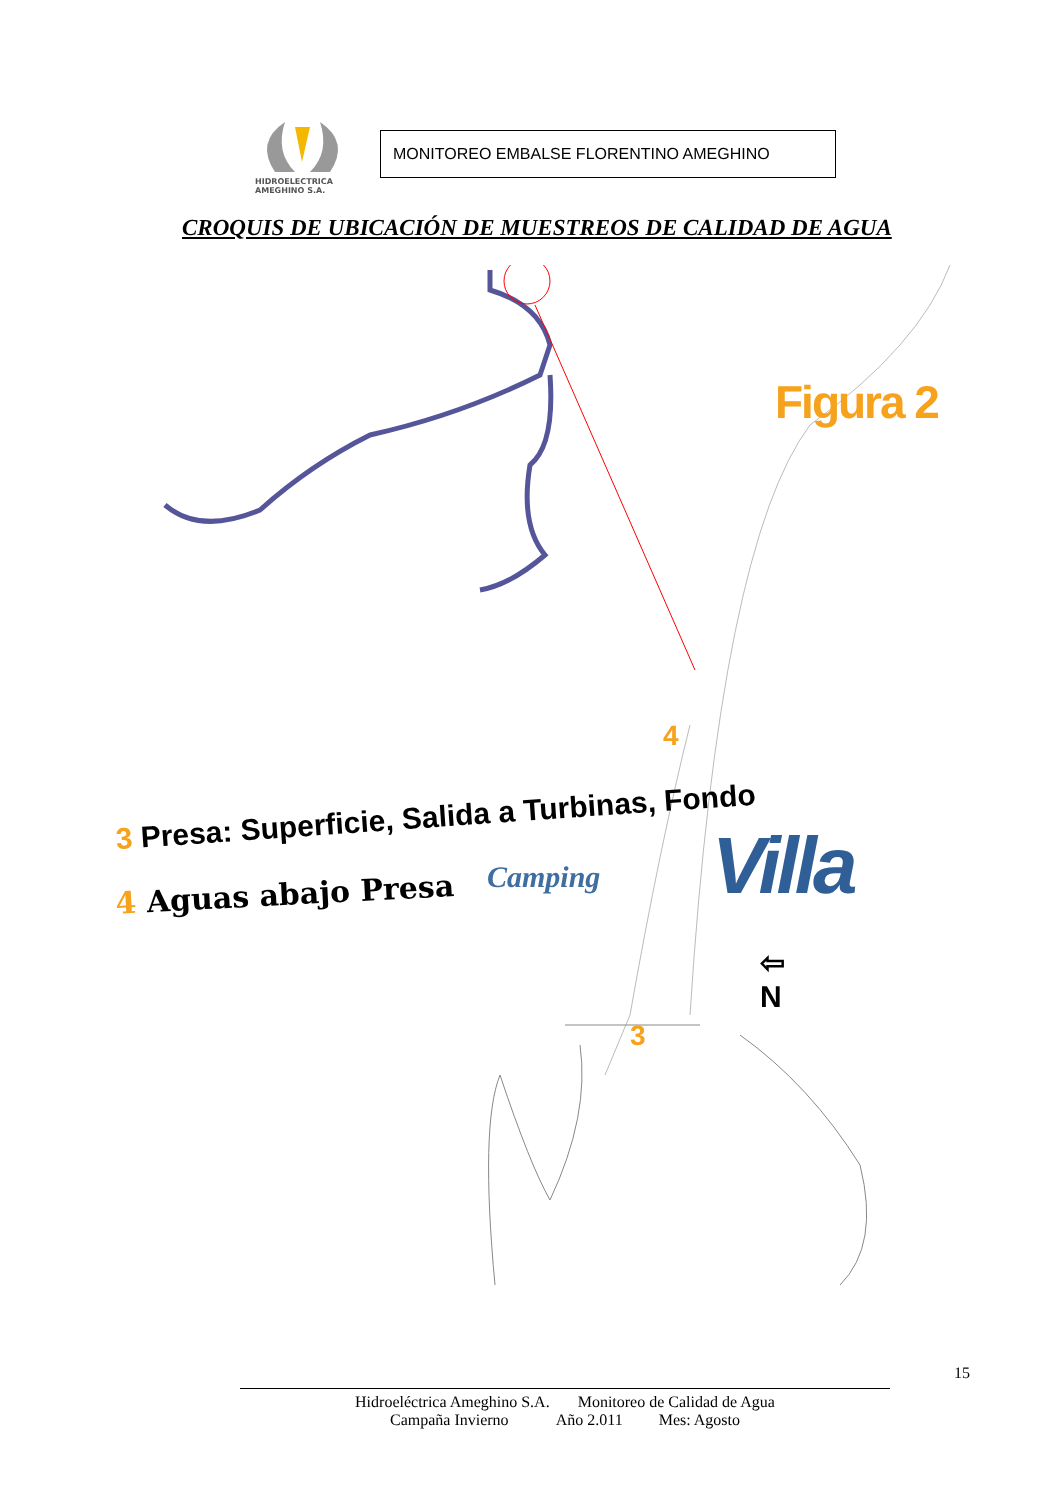HIDROELECTRICA
AMEGHINO S.A.
MONITOREO EMBALSE FLORENTINO AMEGHINO
CROQUIS DE UBICACIÓN DE MUESTREOS DE CALIDAD DE AGUA
Figura 2
3 Presa: Superficie, Salida a Turbinas, Fondo
4 Aguas abajo Presa
Camping Villa
⇦
N
4
3
15
Hidroeléctrica Ameghino S.A. Monitoreo de Calidad de Agua
Campaña Invierno Año 2.011 Mes: Agosto